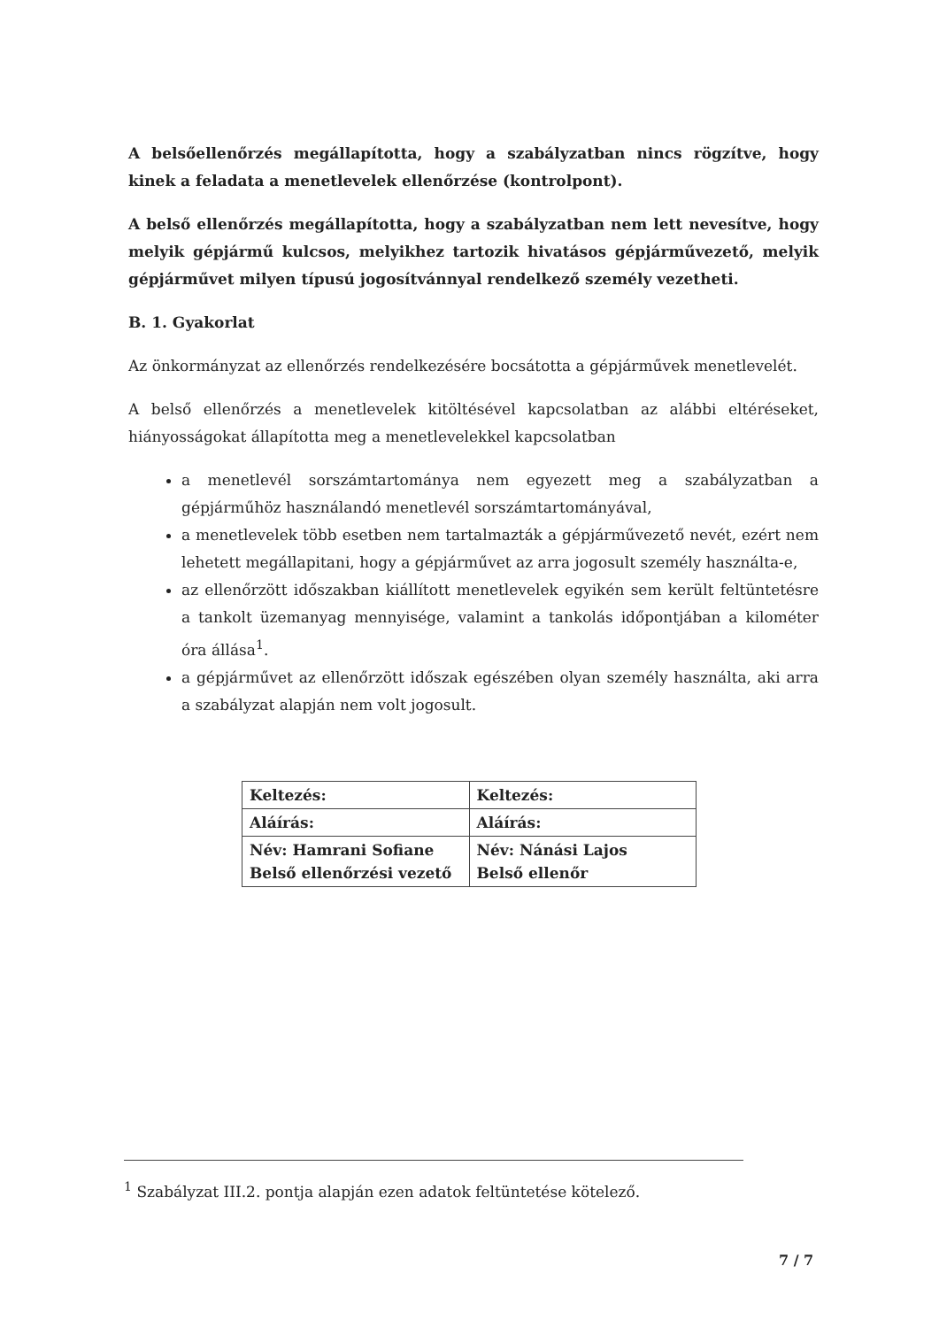A belsőellenőrzés megállapította, hogy a szabályzatban nincs rögzítve, hogy kinek a feladata a menetlevelek ellenőrzése (kontrolpont).
A belső ellenőrzés megállapította, hogy a szabályzatban nem lett nevesítve, hogy melyik gépjármű kulcsos, melyikhez tartozik hivatásos gépjárművezető, melyik gépjárművet milyen típusú jogosítvánnyal rendelkező személy vezetheti.
B. 1. Gyakorlat
Az önkormányzat az ellenőrzés rendelkezésére bocsátotta a gépjárművek menetlevelét.
A belső ellenőrzés a menetlevelek kitöltésével kapcsolatban az alábbi eltéréseket, hiányosságokat állapította meg a menetlevelekkel kapcsolatban
a menetlevél sorszámtartománya nem egyezett meg a szabályzatban a gépjárműhöz használandó menetlevél sorszámtartományával,
a menetlevelek több esetben nem tartalmazták a gépjárművezető nevét, ezért nem lehetett megállapitani, hogy a gépjárművet az arra jogosult személy használta-e,
az ellenőrzött időszakban kiállított menetlevelek egyikén sem került feltüntetésre a tankolt üzemanyag mennyisége, valamint a tankolás időpontjában a kilométer óra állása<sup>1</sup>.
a gépjárművet az ellenőrzött időszak egészében olyan személy használta, aki arra a szabályzat alapján nem volt jogosult.
| Keltezés: | Keltezés: |
| Aláírás: | Aláírás: |
| Név: Hamrani Sofiane Belső ellenőrzési vezető | Név: Nánási Lajos Belső ellenőr |
<sup>1</sup> Szabályzat III.2. pontja alapján ezen adatok feltüntetése kötelező.
7 / 7